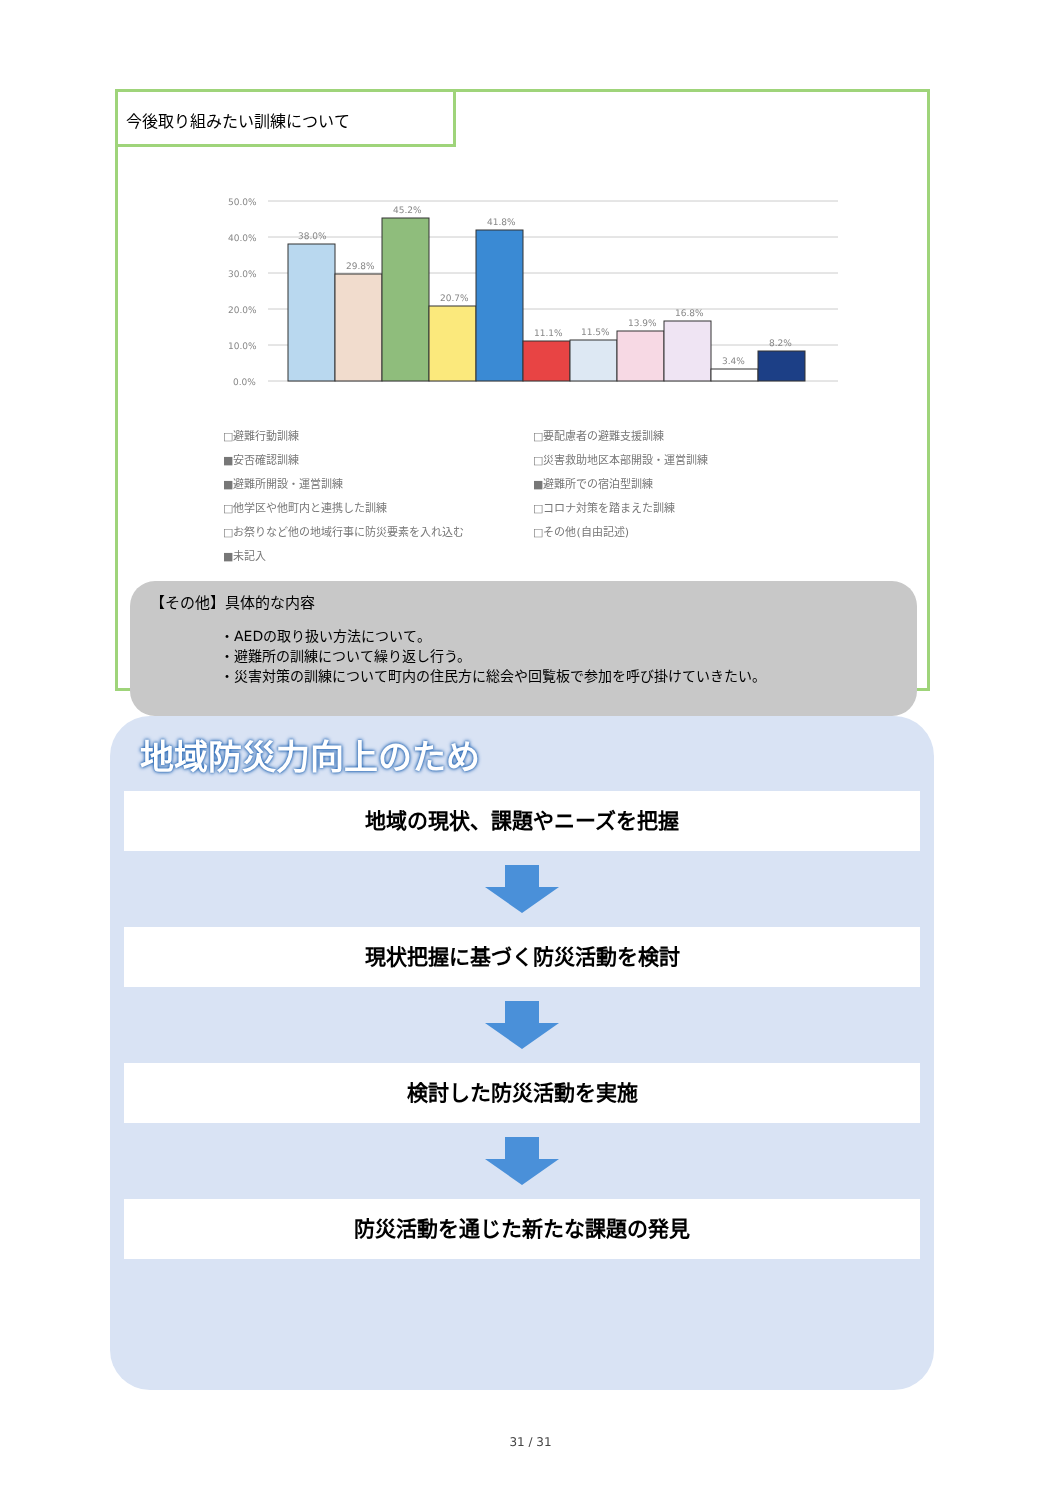今後取り組みたい訓練について
50.0%
40.0%
30.0%
20.0%
10.0%
0.0%
38.0%
29.8%
45.2%
20.7%
41.8%
11.1%
11.5%
13.9%
16.8%
3.4%
8.2%
□避難行動訓練 □要配慮者の避難支援訓練 ■安否確認訓練 □災害救助地区本部開設・運営訓練 ■避難所開設・運営訓練 ■避難所での宿泊型訓練 □他学区や他町内と連携した訓練 □コロナ対策を踏まえた訓練 □お祭りなど他の地域行事に防災要素を入れ込む □その他(自由記述) ■未記入
【その他】具体的な内容
・AEDの取り扱い方法について。
・避難所の訓練について繰り返し行う。
・災害対策の訓練について町内の住民方に総会や回覧板で参加を呼び掛けていきたい。
地域防災力向上のため
地域の現状、課題やニーズを把握
現状把握に基づく防災活動を検討
検討した防災活動を実施
防災活動を通じた新たな課題の発見
31 / 31